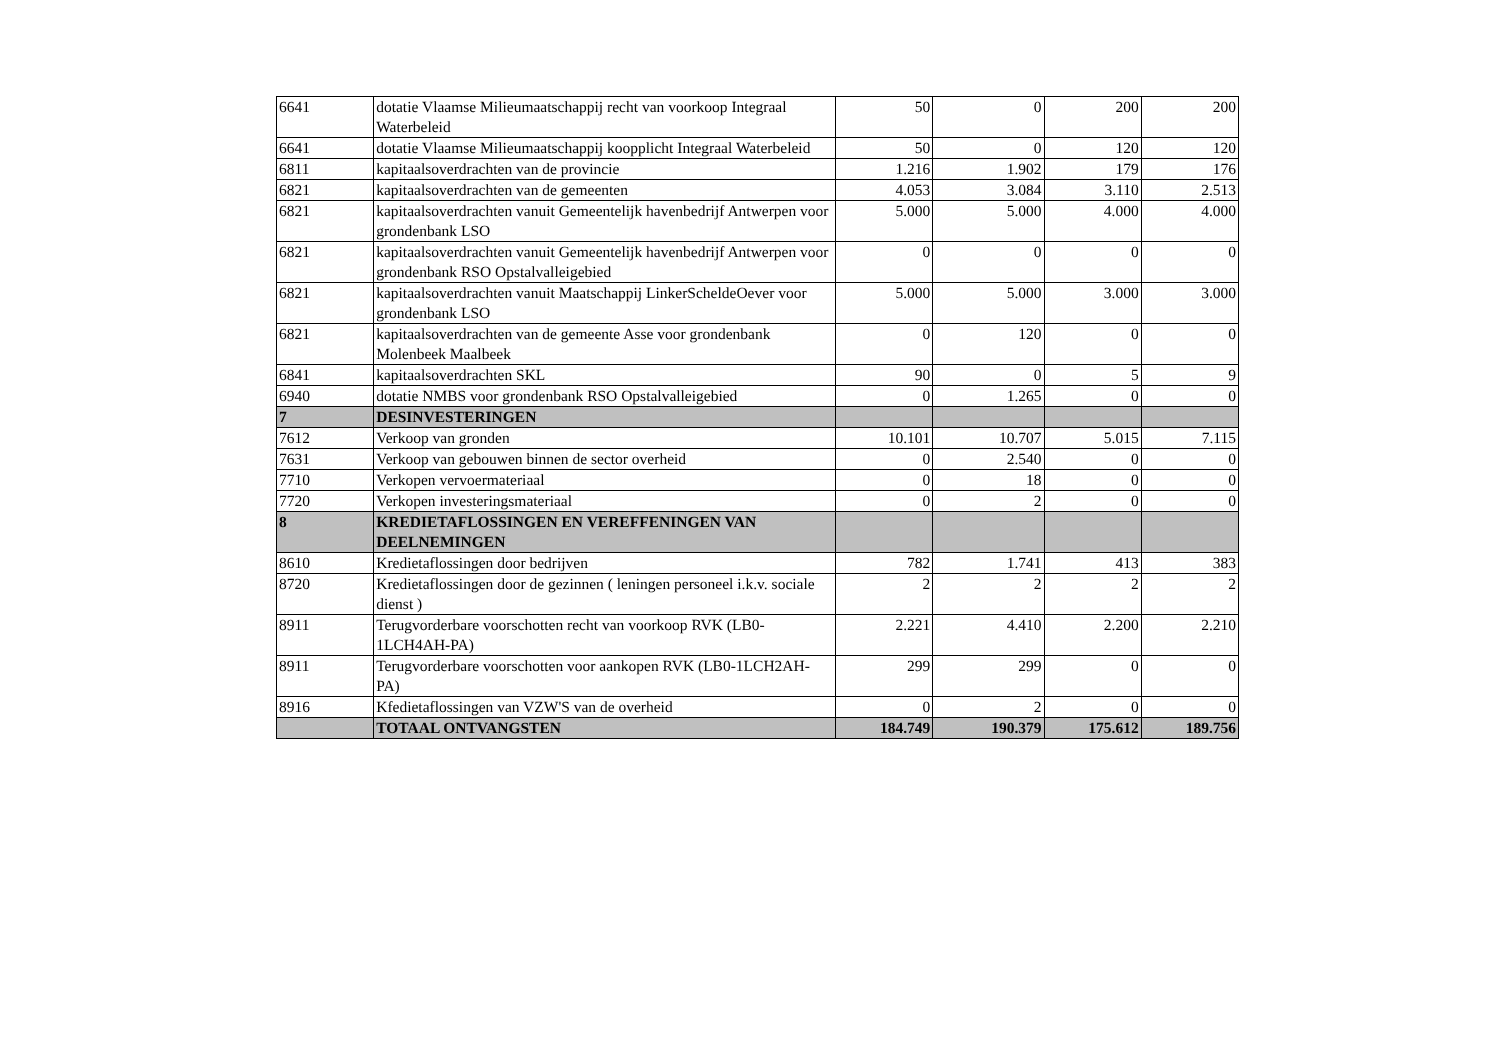| 6641 | dotatie Vlaamse Milieumaatschappij recht van voorkoop Integraal Waterbeleid | 50 | 0 | 200 | 200 |
| 6641 | dotatie Vlaamse Milieumaatschappij koopplicht Integraal Waterbeleid | 50 | 0 | 120 | 120 |
| 6811 | kapitaalsoverdrachten van de provincie | 1.216 | 1.902 | 179 | 176 |
| 6821 | kapitaalsoverdrachten van de gemeenten | 4.053 | 3.084 | 3.110 | 2.513 |
| 6821 | kapitaalsoverdrachten vanuit Gemeentelijk havenbedrijf Antwerpen voor grondenbank LSO | 5.000 | 5.000 | 4.000 | 4.000 |
| 6821 | kapitaalsoverdrachten vanuit Gemeentelijk havenbedrijf Antwerpen voor grondenbank RSO Opstalvalleigebied | 0 | 0 | 0 | 0 |
| 6821 | kapitaalsoverdrachten vanuit Maatschappij LinkerScheldeOever voor grondenbank LSO | 5.000 | 5.000 | 3.000 | 3.000 |
| 6821 | kapitaalsoverdrachten van de gemeente Asse voor grondenbank Molenbeek Maalbeek | 0 | 120 | 0 | 0 |
| 6841 | kapitaalsoverdrachten SKL | 90 | 0 | 5 | 9 |
| 6940 | dotatie NMBS voor grondenbank RSO Opstalvalleigebied | 0 | 1.265 | 0 | 0 |
| 7 | DESINVESTERINGEN | | | | |
| 7612 | Verkoop van gronden | 10.101 | 10.707 | 5.015 | 7.115 |
| 7631 | Verkoop van gebouwen binnen de sector overheid | 0 | 2.540 | 0 | 0 |
| 7710 | Verkopen vervoermateriaal | 0 | 18 | 0 | 0 |
| 7720 | Verkopen investeringsmateriaal | 0 | 2 | 0 | 0 |
| 8 | KREDIETAFLOSSINGEN EN VEREFFENINGEN VAN DEELNEMINGEN | | | | |
| 8610 | Kredietaflossingen door bedrijven | 782 | 1.741 | 413 | 383 |
| 8720 | Kredietaflossingen door de gezinnen ( leningen personeel i.k.v. sociale dienst ) | 2 | 2 | 2 | 2 |
| 8911 | Terugvorderbare voorschotten recht van voorkoop RVK (LB0-1LCH4AH-PA) | 2.221 | 4.410 | 2.200 | 2.210 |
| 8911 | Terugvorderbare voorschotten voor aankopen RVK (LB0-1LCH2AH-PA) | 299 | 299 | 0 | 0 |
| 8916 | Kfedietaflossingen van VZW'S van de overheid | 0 | 2 | 0 | 0 |
| | TOTAAL ONTVANGSTEN | 184.749 | 190.379 | 175.612 | 189.756 |